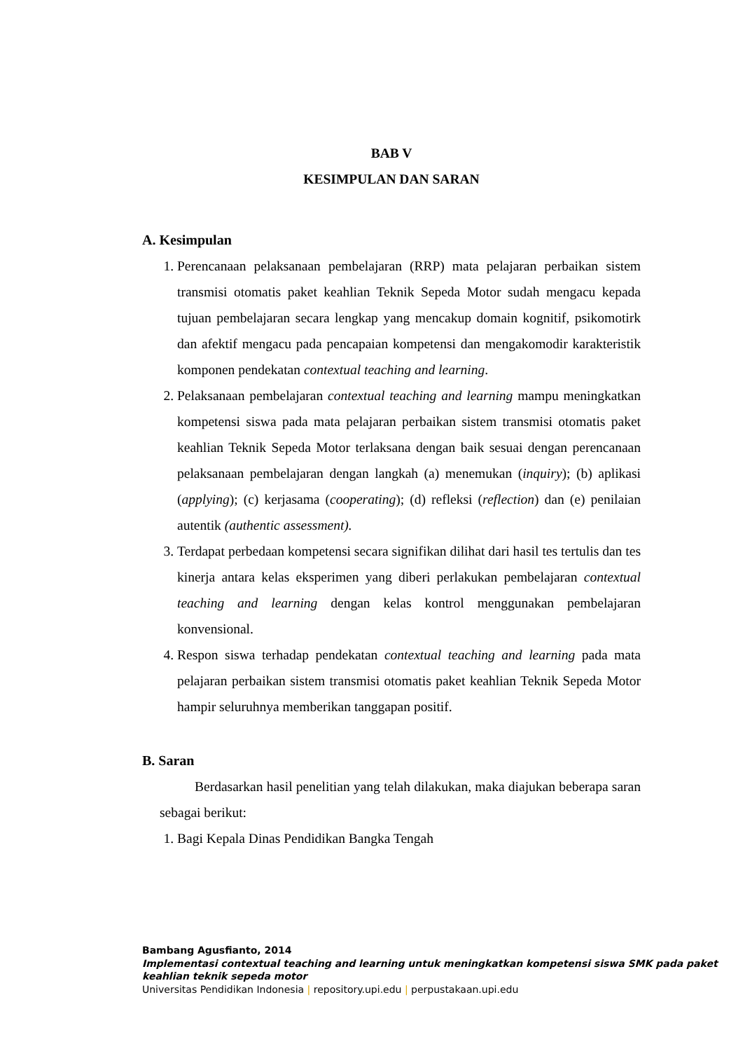BAB V
KESIMPULAN DAN SARAN
A. Kesimpulan
1. Perencanaan pelaksanaan pembelajaran (RRP) mata pelajaran perbaikan sistem transmisi otomatis paket keahlian Teknik Sepeda Motor sudah mengacu kepada tujuan pembelajaran secara lengkap yang mencakup domain kognitif, psikomotirk dan afektif mengacu pada pencapaian kompetensi dan mengakomodir karakteristik komponen pendekatan contextual teaching and learning.
2. Pelaksanaan pembelajaran contextual teaching and learning mampu meningkatkan kompetensi siswa pada mata pelajaran perbaikan sistem transmisi otomatis paket keahlian Teknik Sepeda Motor terlaksana dengan baik sesuai dengan perencanaan pelaksanaan pembelajaran dengan langkah (a) menemukan (inquiry); (b) aplikasi (applying); (c) kerjasama (cooperating); (d) refleksi (reflection) dan (e) penilaian autentik (authentic assessment).
3. Terdapat perbedaan kompetensi secara signifikan dilihat dari hasil tes tertulis dan tes kinerja antara kelas eksperimen yang diberi perlakukan pembelajaran contextual teaching and learning dengan kelas kontrol menggunakan pembelajaran konvensional.
4. Respon siswa terhadap pendekatan contextual teaching and learning pada mata pelajaran perbaikan sistem transmisi otomatis paket keahlian Teknik Sepeda Motor hampir seluruhnya memberikan tanggapan positif.
B. Saran
Berdasarkan hasil penelitian yang telah dilakukan, maka diajukan beberapa saran sebagai berikut:
1. Bagi Kepala Dinas Pendidikan Bangka Tengah
Bambang Agusfianto, 2014
Implementasi contextual teaching and learning untuk meningkatkan kompetensi siswa SMK pada paket keahlian teknik sepeda motor
Universitas Pendidikan Indonesia | repository.upi.edu | perpustakaan.upi.edu